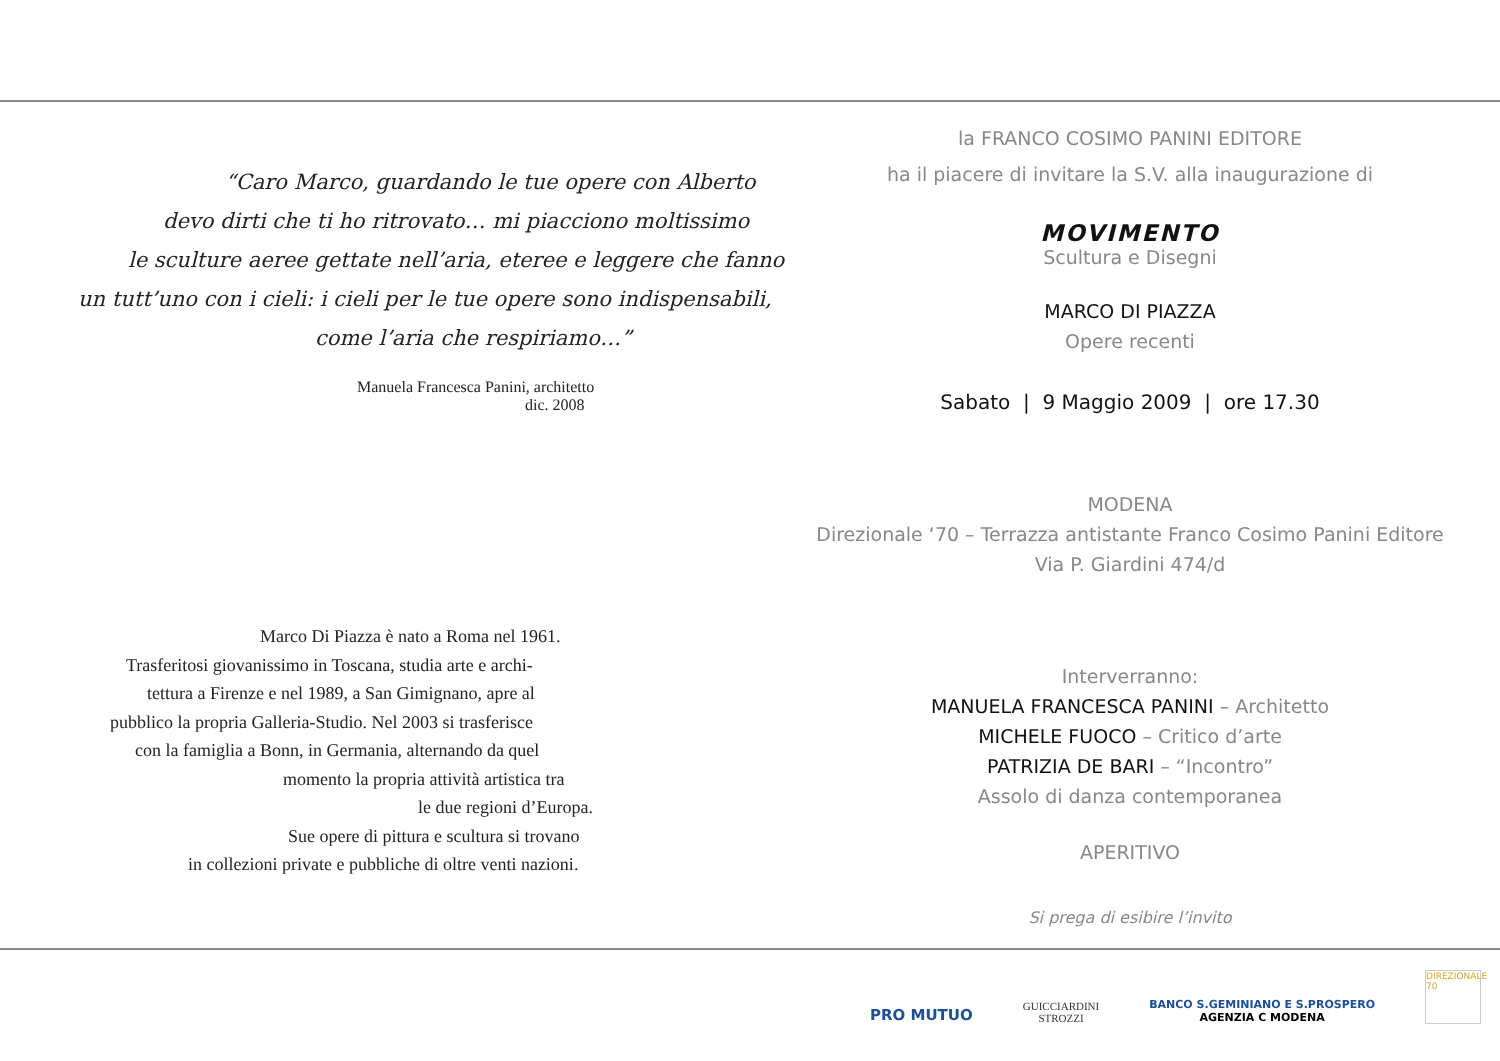“Caro Marco, guardando le tue opere con Alberto
devo dirti che ti ho ritrovato… mi piacciono moltissimo
le sculture aeree gettate nell’aria, eteree e leggere che fanno
un tutt’uno con i cieli: i cieli per le tue opere sono indispensabili,
come l’aria che respiriamo…”
Manuela Francesca Panini, architetto
dic. 2008
Marco Di Piazza è nato a Roma nel 1961.
Trasferitosi giovanissimo in Toscana, studia arte e archi-
tettura a Firenze e nel 1989, a San Gimignano, apre al
pubblico la propria Galleria-Studio. Nel 2003 si trasferisce
con la famiglia a Bonn, in Germania, alternando da quel
momento la propria attività artistica tra
le due regioni d’Europa.
Sue opere di pittura e scultura si trovano
in collezioni private e pubbliche di oltre venti nazioni.
la FRANCO COSIMO PANINI EDITORE
ha il piacere di invitare la S.V. alla inaugurazione di
MOVIMENTO
Scultura e Disegni
MARCO DI PIAZZA
Opere recenti
Sabato | 9 Maggio 2009 | ore 17.30
MODENA
Direzionale ‘70 – Terrazza antistante Franco Cosimo Panini Editore
Via P. Giardini 474/d
Interverranno:
MANUELA FRANCESCA PANINI – Architetto
MICHELE FUOCO – Critico d’arte
PATRIZIA DE BARI – “Incontro”
Assolo di danza contemporanea
APERITIVO
Si prega di esibire l’invito
PRO MUTUO
GUICCIARDINI
STROZZI
BANCO S.GEMINIANO E S.PROSPERO
AGENZIA C MODENA
DIREZIONALE 70